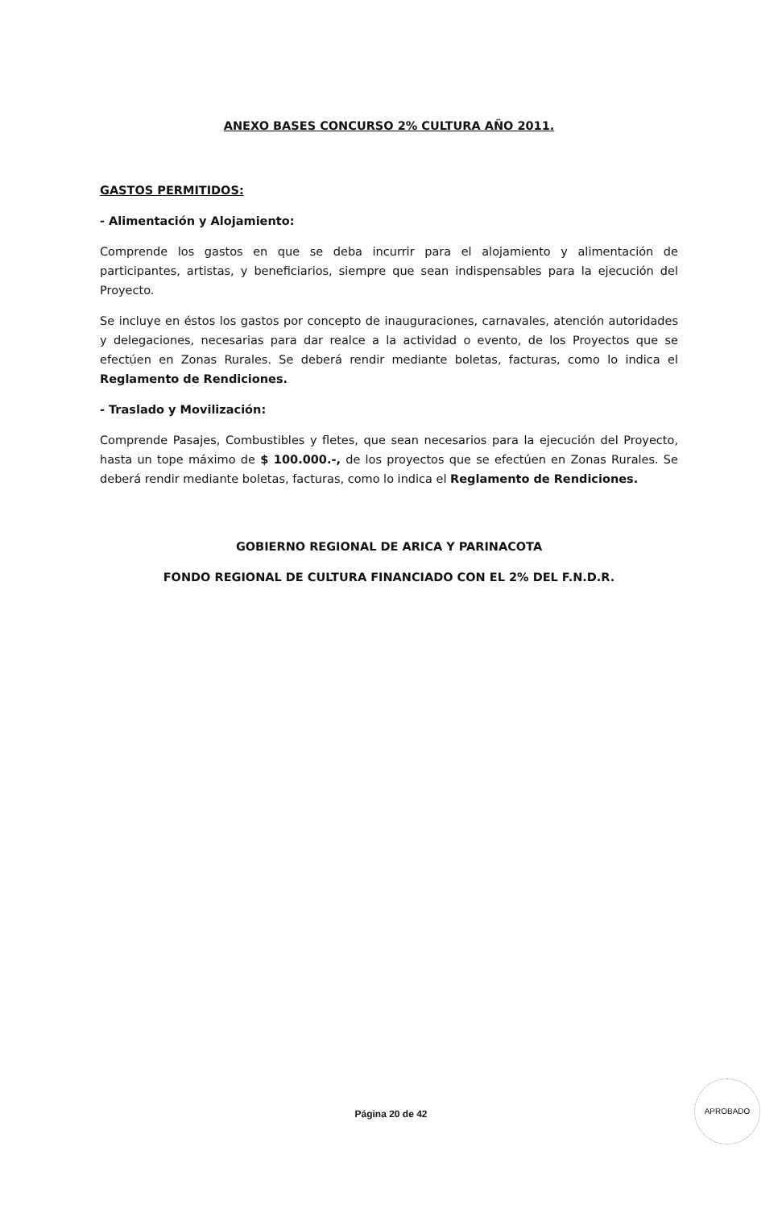ANEXO BASES CONCURSO 2% CULTURA AÑO 2011.
GASTOS PERMITIDOS:
- Alimentación y Alojamiento:
Comprende los gastos en que se deba incurrir para el alojamiento y alimentación de participantes, artistas, y beneficiarios, siempre que sean indispensables para la ejecución del Proyecto.
Se incluye en éstos los gastos por concepto de inauguraciones, carnavales, atención autoridades y delegaciones, necesarias para dar realce a la actividad o evento, de los Proyectos que se efectúen en Zonas Rurales. Se deberá rendir mediante boletas, facturas, como lo indica el Reglamento de Rendiciones.
- Traslado y Movilización:
Comprende Pasajes, Combustibles y fletes, que sean necesarios para la ejecución del Proyecto, hasta un tope máximo de $ 100.000.-, de los proyectos que se efectúen en Zonas Rurales. Se deberá rendir mediante boletas, facturas, como lo indica el Reglamento de Rendiciones.
GOBIERNO REGIONAL DE ARICA Y PARINACOTA
FONDO REGIONAL DE CULTURA FINANCIADO CON EL 2% DEL F.N.D.R.
Página 20 de 42
APROBADO